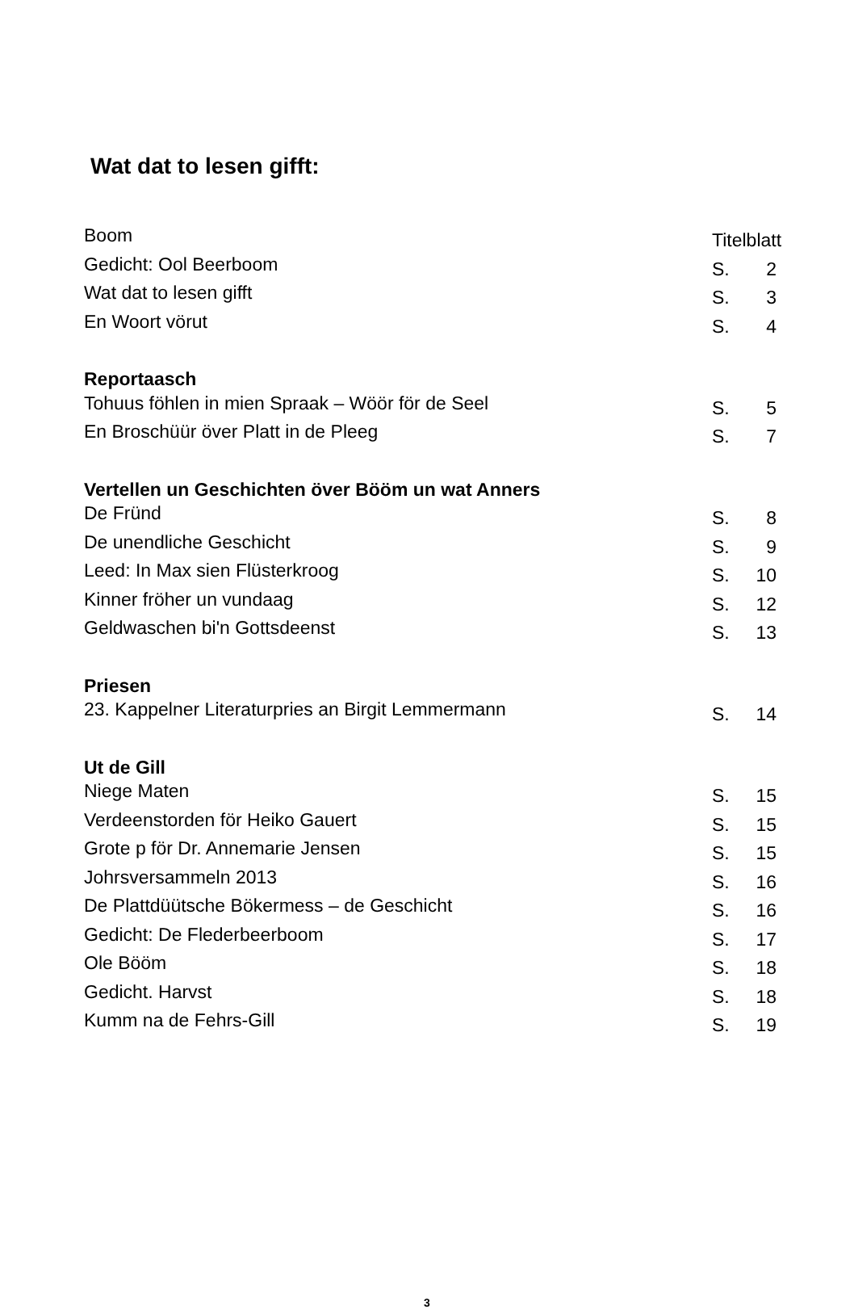Wat dat to lesen gifft:
Boom Titelblatt
Gedicht: Ool Beerboom S. 2
Wat dat to lesen gifft S. 3
En Woort vörut S. 4
Reportaasch
Tohuus föhlen in mien Spraak – Wöör för de Seel S. 5
En Broschüür över Platt in de Pleeg S. 7
Vertellen un Geschichten över Bööm un wat Anners
De Fründ S. 8
De unendliche Geschicht S. 9
Leed: In Max sien Flüsterkroog S. 10
Kinner fröher un vundaag S. 12
Geldwaschen bi'n Gottsdeenst S. 13
Priesen
23. Kappelner Literaturpries an Birgit Lemmermann S. 14
Ut de Gill
Niege Maten S. 15
Verdeenstorden för Heiko Gauert S. 15
Grote p för Dr. Annemarie Jensen S. 15
Johrsversammeln 2013 S. 16
De Plattdüütsche Bökermess – de Geschicht S. 16
Gedicht: De Flederbeerboom S. 17
Ole Bööm S. 18
Gedicht. Harvst S. 18
Kumm na de Fehrs-Gill S. 19
3